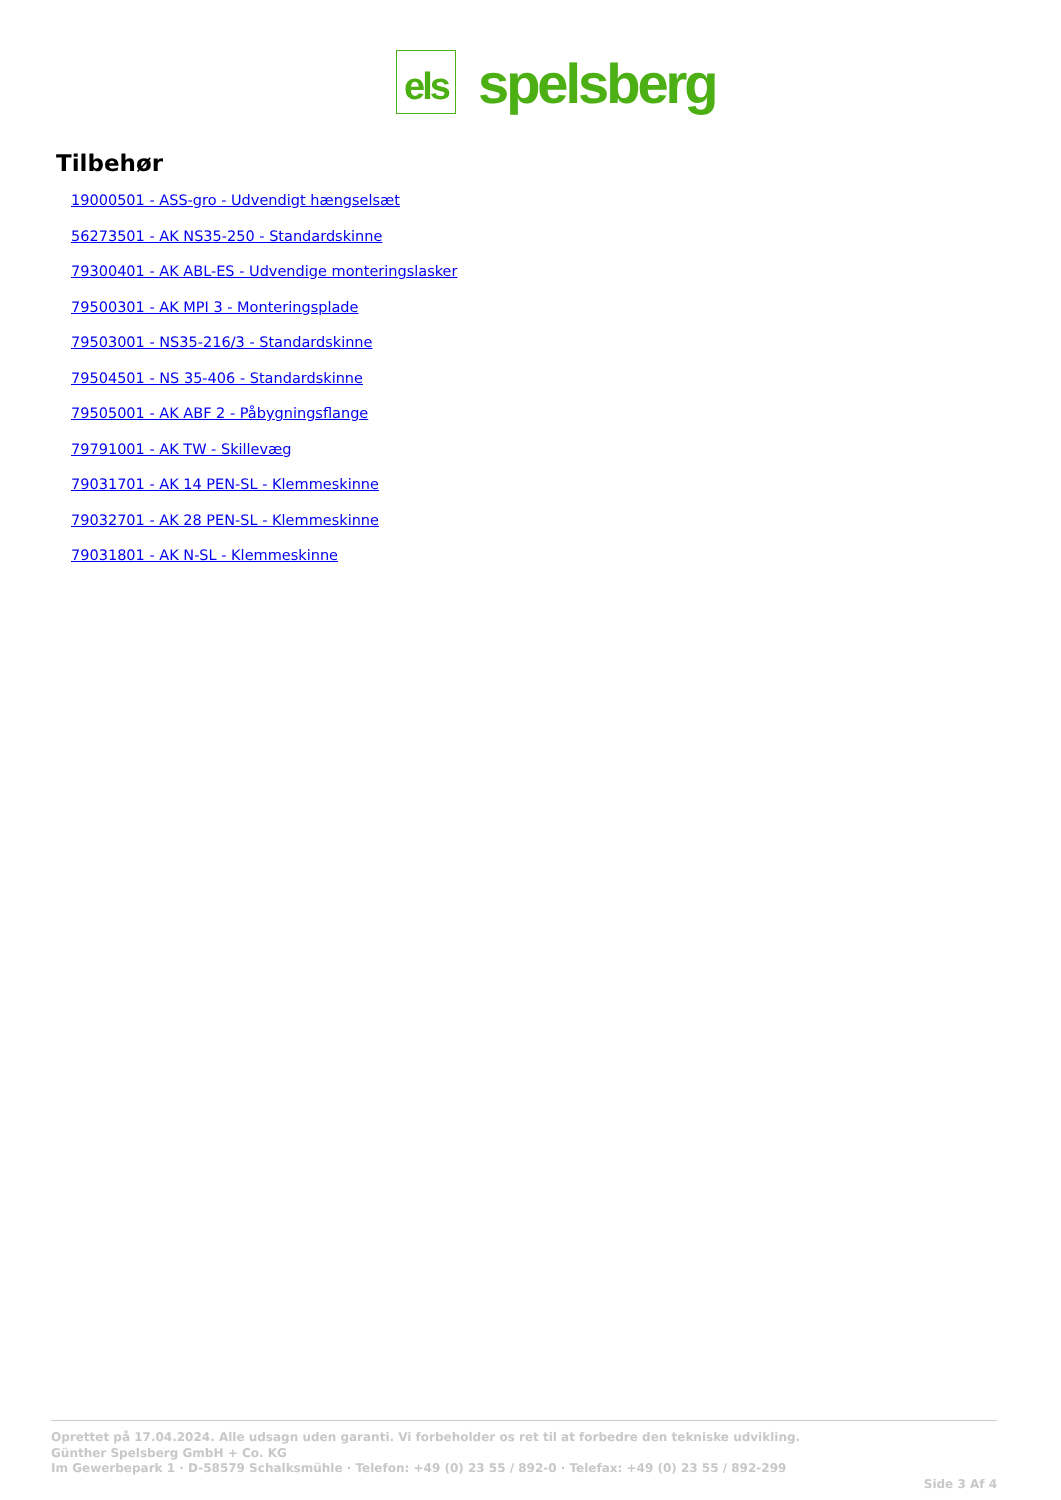els
spelsberg
Tilbehør
19000501 - ASS-gro - Udvendigt hængselsæt
56273501 - AK NS35-250 - Standardskinne
79300401 - AK ABL-ES - Udvendige monteringslasker
79500301 - AK MPI 3 - Monteringsplade
79503001 - NS35-216/3 - Standardskinne
79504501 - NS 35-406 - Standardskinne
79505001 - AK ABF 2 - Påbygningsflange
79791001 - AK TW - Skillevæg
79031701 - AK 14 PEN-SL - Klemmeskinne
79032701 - AK 28 PEN-SL - Klemmeskinne
79031801 - AK N-SL - Klemmeskinne
Oprettet på 17.04.2024. Alle udsagn uden garanti. Vi forbeholder os ret til at forbedre den tekniske udvikling.
Günther Spelsberg GmbH + Co. KG
Im Gewerbepark 1 · D-58579 Schalksmühle · Telefon: +49 (0) 23 55 / 892-0 · Telefax: +49 (0) 23 55 / 892-299
Side 3 Af 4